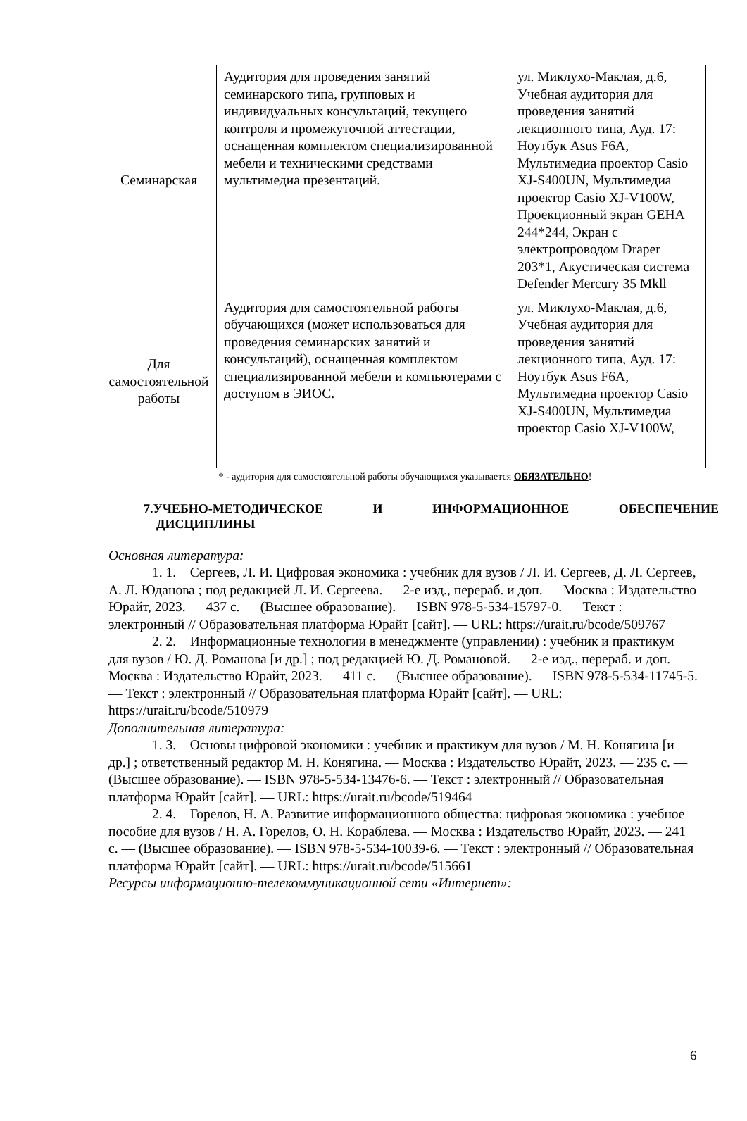| Семинарская | Аудитория для проведения занятий семинарского типа, групповых и индивидуальных консультаций, текущего контроля и промежуточной аттестации, оснащенная комплектом специализированной мебели и техническими средствами мультимедиа презентаций. | ул. Миклухо-Маклая, д.6, Учебная аудитория для проведения занятий лекционного типа, Ауд. 17: Ноутбук Asus F6A, Мультимедиа проектор Casio XJ-S400UN, Мультимедиа проектор Casio XJ-V100W, Проекционный экран GEHA 244*244, Экран с электропроводом Draper 203*1, Акустическая система Defender Mercury 35 Mkll |
| Для самостоятельной работы | Аудитория для самостоятельной работы обучающихся (может использоваться для проведения семинарских занятий и консультаций), оснащенная комплектом специализированной мебели и компьютерами с доступом в ЭИОС. | ул. Миклухо-Маклая, д.6, Учебная аудитория для проведения занятий лекционного типа, Ауд. 17: Ноутбук Asus F6A, Мультимедиа проектор Casio XJ-S400UN, Мультимедиа проектор Casio XJ-V100W, |
* - аудитория для самостоятельной работы обучающихся указывается ОБЯЗАТЕЛЬНО!
7.УЧЕБНО-МЕТОДИЧЕСКОЕ И ИНФОРМАЦИОННОЕ ОБЕСПЕЧЕНИЕ
ДИСЦИПЛИНЫ
Основная литература:
1. 1. Сергеев, Л. И. Цифровая экономика : учебник для вузов / Л. И. Сергеев, Д. Л. Сергеев, А. Л. Юданова ; под редакцией Л. И. Сергеева. — 2-е изд., перераб. и доп. — Москва : Издательство Юрайт, 2023. — 437 с. — (Высшее образование). — ISBN 978-5-534-15797-0. — Текст : электронный // Образовательная платформа Юрайт [сайт]. — URL: https://urait.ru/bcode/509767
2. 2. Информационные технологии в менеджменте (управлении) : учебник и практикум для вузов / Ю. Д. Романова [и др.] ; под редакцией Ю. Д. Романовой. — 2-е изд., перераб. и доп. — Москва : Издательство Юрайт, 2023. — 411 с. — (Высшее образование). — ISBN 978-5-534-11745-5. — Текст : электронный // Образовательная платформа Юрайт [сайт]. — URL: https://urait.ru/bcode/510979
Дополнительная литература:
1. 3. Основы цифровой экономики : учебник и практикум для вузов / М. Н. Конягина [и др.] ; ответственный редактор М. Н. Конягина. — Москва : Издательство Юрайт, 2023. — 235 с. — (Высшее образование). — ISBN 978-5-534-13476-6. — Текст : электронный // Образовательная платформа Юрайт [сайт]. — URL: https://urait.ru/bcode/519464
2. 4. Горелов, Н. А. Развитие информационного общества: цифровая экономика : учебное пособие для вузов / Н. А. Горелов, О. Н. Кораблева. — Москва : Издательство Юрайт, 2023. — 241 с. — (Высшее образование). — ISBN 978-5-534-10039-6. — Текст : электронный // Образовательная платформа Юрайт [сайт]. — URL: https://urait.ru/bcode/515661
Ресурсы информационно-телекоммуникационной сети «Интернет»:
6